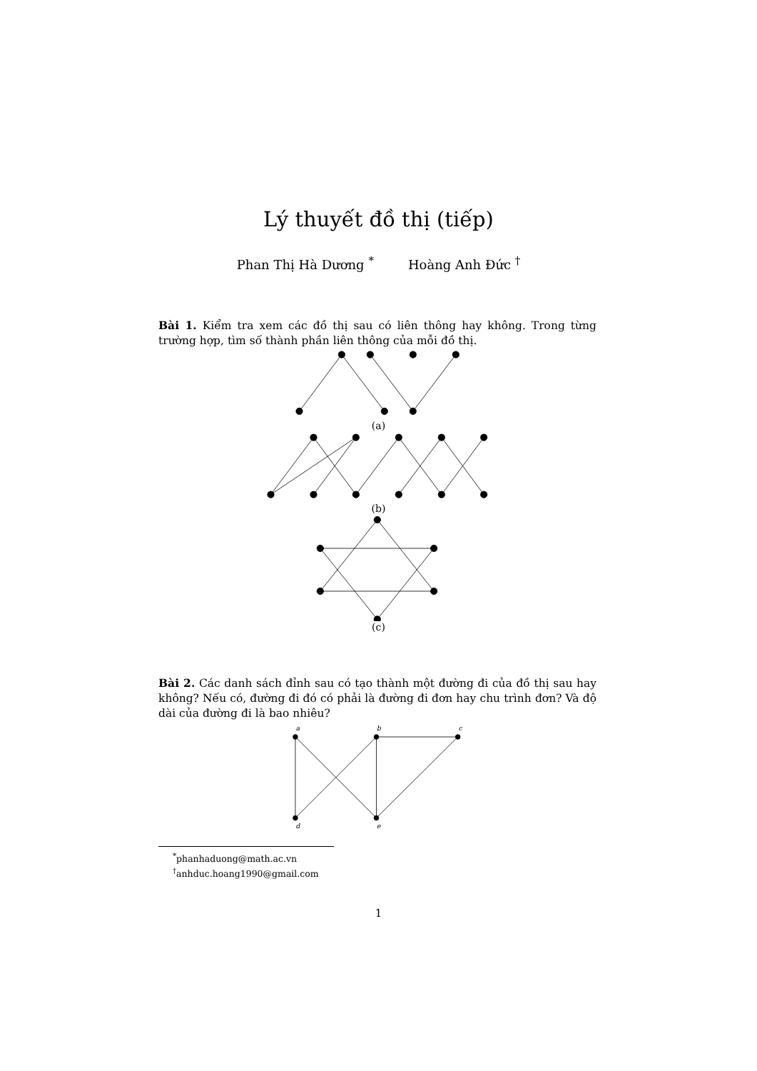Lý thuyết đồ thị (tiếp)
Phan Thị Hà Dương <sup>*</sup> Hoàng Anh Đức <sup>†</sup>
Bài 1. Kiểm tra xem các đồ thị sau có liên thông hay không. Trong từng trường hợp, tìm số thành phần liên thông của mỗi đồ thị.
(a)
(b)
(c)
Bài 2. Các danh sách đỉnh sau có tạo thành một đường đi của đồ thị sau hay không? Nếu có, đường đi đó có phải là đường đi đơn hay chu trình đơn? Và độ dài của đường đi là bao nhiêu?
a
b
c
d
e
<sup>*</sup> phanhaduong@math.ac.vn
<sup>†</sup> anhduc.hoang1990@gmail.com
1